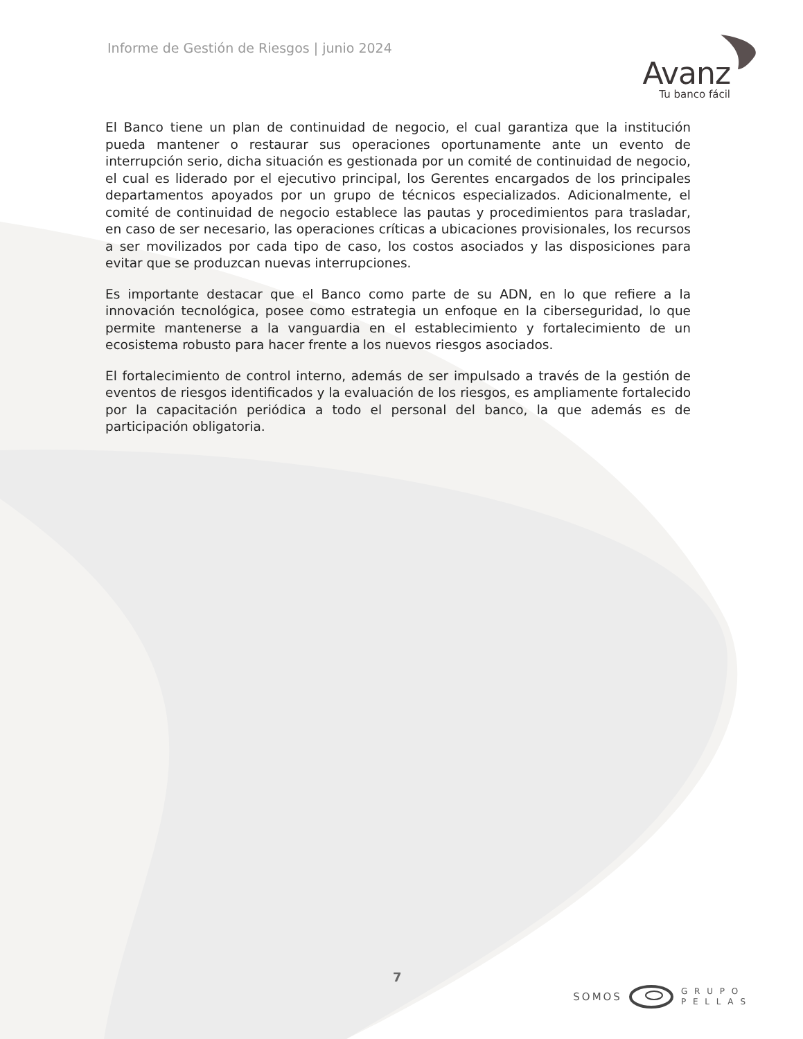Informe de Gestión de Riesgos | junio 2024
Avanz
Tu banco fácil
El Banco tiene un plan de continuidad de negocio, el cual garantiza que la institución pueda mantener o restaurar sus operaciones oportunamente ante un evento de interrupción serio, dicha situación es gestionada por un comité de continuidad de negocio, el cual es liderado por el ejecutivo principal, los Gerentes encargados de los principales departamentos apoyados por un grupo de técnicos especializados. Adicionalmente, el comité de continuidad de negocio establece las pautas y procedimientos para trasladar, en caso de ser necesario, las operaciones críticas a ubicaciones provisionales, los recursos a ser movilizados por cada tipo de caso, los costos asociados y las disposiciones para evitar que se produzcan nuevas interrupciones.
Es importante destacar que el Banco como parte de su ADN, en lo que refiere a la innovación tecnológica, posee como estrategia un enfoque en la ciberseguridad, lo que permite mantenerse a la vanguardia en el establecimiento y fortalecimiento de un ecosistema robusto para hacer frente a los nuevos riesgos asociados.
El fortalecimiento de control interno, además de ser impulsado a través de la gestión de eventos de riesgos identificados y la evaluación de los riesgos, es ampliamente fortalecido por la capacitación periódica a todo el personal del banco, la que además es de participación obligatoria.
7
SOMOS G R U P O
P E L L A S